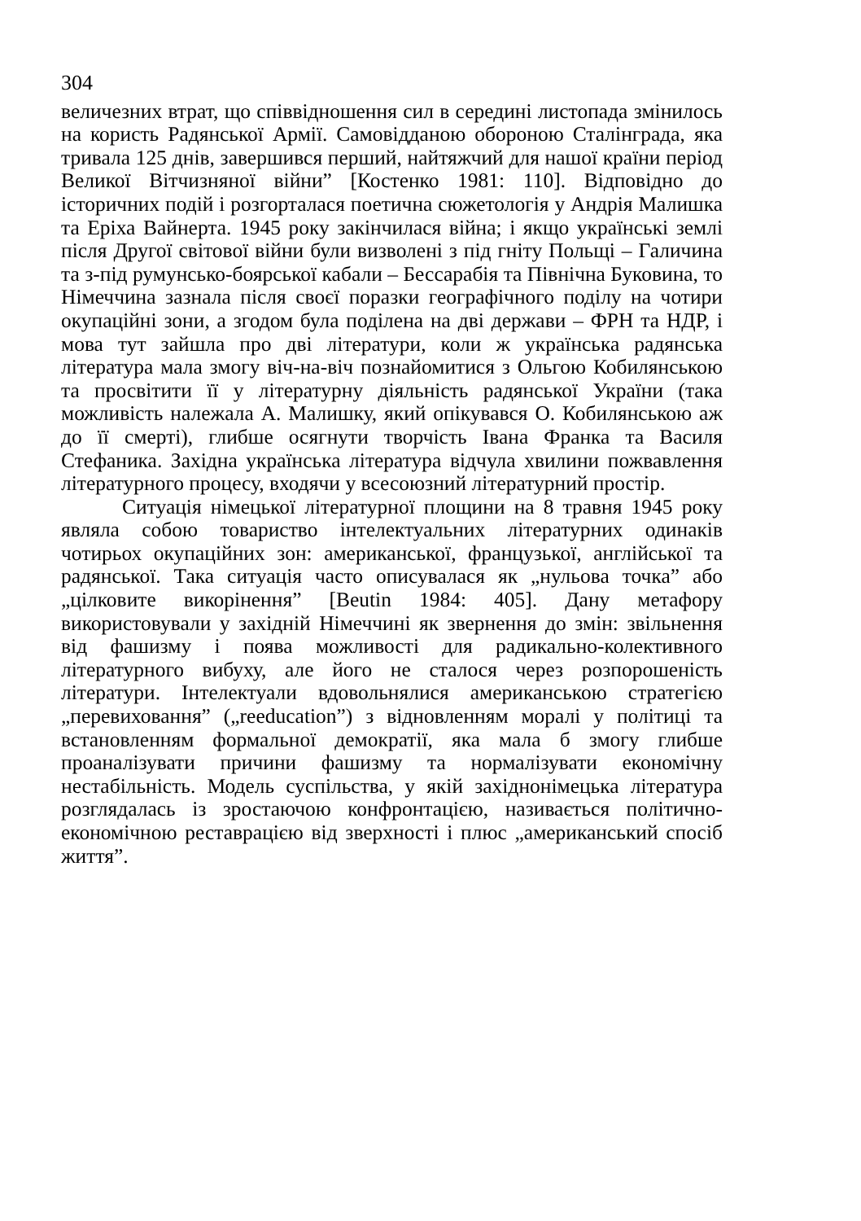304
величезних втрат, що співвідношення сил в середині листопада змінилось на користь Радянської Армії. Самовідданою обороною Сталінграда, яка тривала 125 днів, завершився перший, найтяжчий для нашої країни період Великої Вітчизняної війни” [Костенко 1981: 110]. Відповідно до історичних подій і розгорталася поетична сюжетологія у Андрія Малишка та Еріха Вайнерта. 1945 року закінчилася війна; і якщо українські землі після Другої світової війни були визволені з під гніту Польщі – Галичина та з-під румунсько-боярської кабали – Бессарабія та Північна Буковина, то Німеччина зазнала після своєї поразки географічного поділу на чотири окупаційні зони, а згодом була поділена на дві держави – ФРН та НДР, і мова тут зайшла про дві літератури, коли ж українська радянська література мала змогу віч-на-віч познайомитися з Ольгою Кобилянською та просвітити її у літературну діяльність радянської України (така можливість належала А. Малишку, який опікувався О. Кобилянською аж до її смерті), глибше осягнути творчість Івана Франка та Василя Стефаника. Західна українська література відчула хвилини пожвавлення літературного процесу, входячи у всесоюзний літературний простір.
Ситуація німецької літературної площини на 8 травня 1945 року являла собою товариство інтелектуальних літературних одинаків чотирьох окупаційних зон: американської, французької, англійської та радянської. Така ситуація часто описувалася як „нульова точка” або „цілковите викорінення” [Beutin 1984: 405]. Дану метафору використовували у західній Німеччині як звернення до змін: звільнення від фашизму і поява можливості для радикально-колективного літературного вибуху, але його не сталося через розпорошеність літератури. Інтелектуали вдовольнялися американською стратегією „перевиховання” („reeducation”) з відновленням моралі у політиці та встановленням формальної демократії, яка мала б змогу глибше проаналізувати причини фашизму та нормалізувати економічну нестабільність. Модель суспільства, у якій західнонімецька література розглядалась із зростаючою конфронтацією, називається політично-економічною реставрацією від зверхності і плюс „американський спосіб життя”.